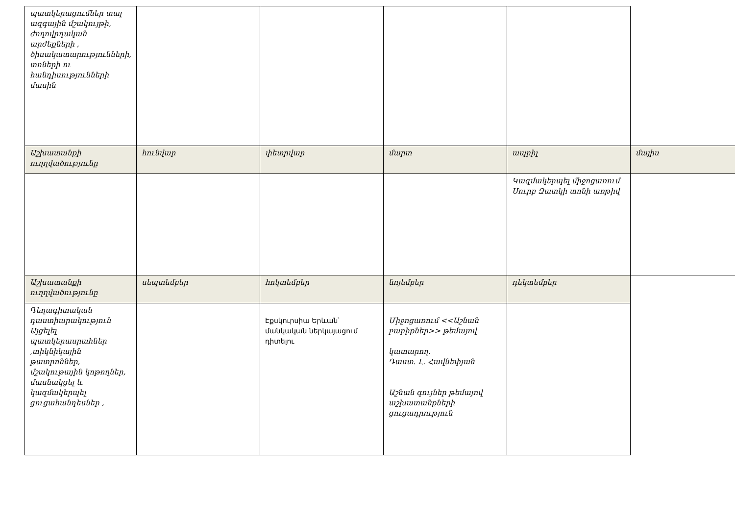| պատկերացումներ տալ ազգային մշակույթի, ժողովրդական արժեքների , ծիսակատարությունների, տոների ու հանդիսությունների մասին | | | | | |
| Աշխատանքի ուղղվածությունը | հունվար | փետրվար | մարտ | ապրիլ | մայիս |
| | | | | Կազմակերպել միջոցառում Սուրբ Զատկի տոնի առթիվ | |
| Աշխատանքի ուղղվածությունը | սեպտեմբեր | հոկտեմբեր | նոյեմբեր | դեկտեմբեր | |
| Գեղագիտական դաստիարակություն Այցելել պատկերասրահներ ,տիկնիկային թատրոններ, մշակութային կոթողներ, մասնակցել և կազմակերպել ցուցահանդեսներ , | | Էքսկուրսիա Երևան՝ մանկական ներկայացում դիտելու | Միջոցառում <<Աշնան բարիքներ>> թեմայով կատարող. Դաստ. Լ. Հավնեփյան Աշնան գույներ թեմայով աշխատանքների ցուցադրություն | | |